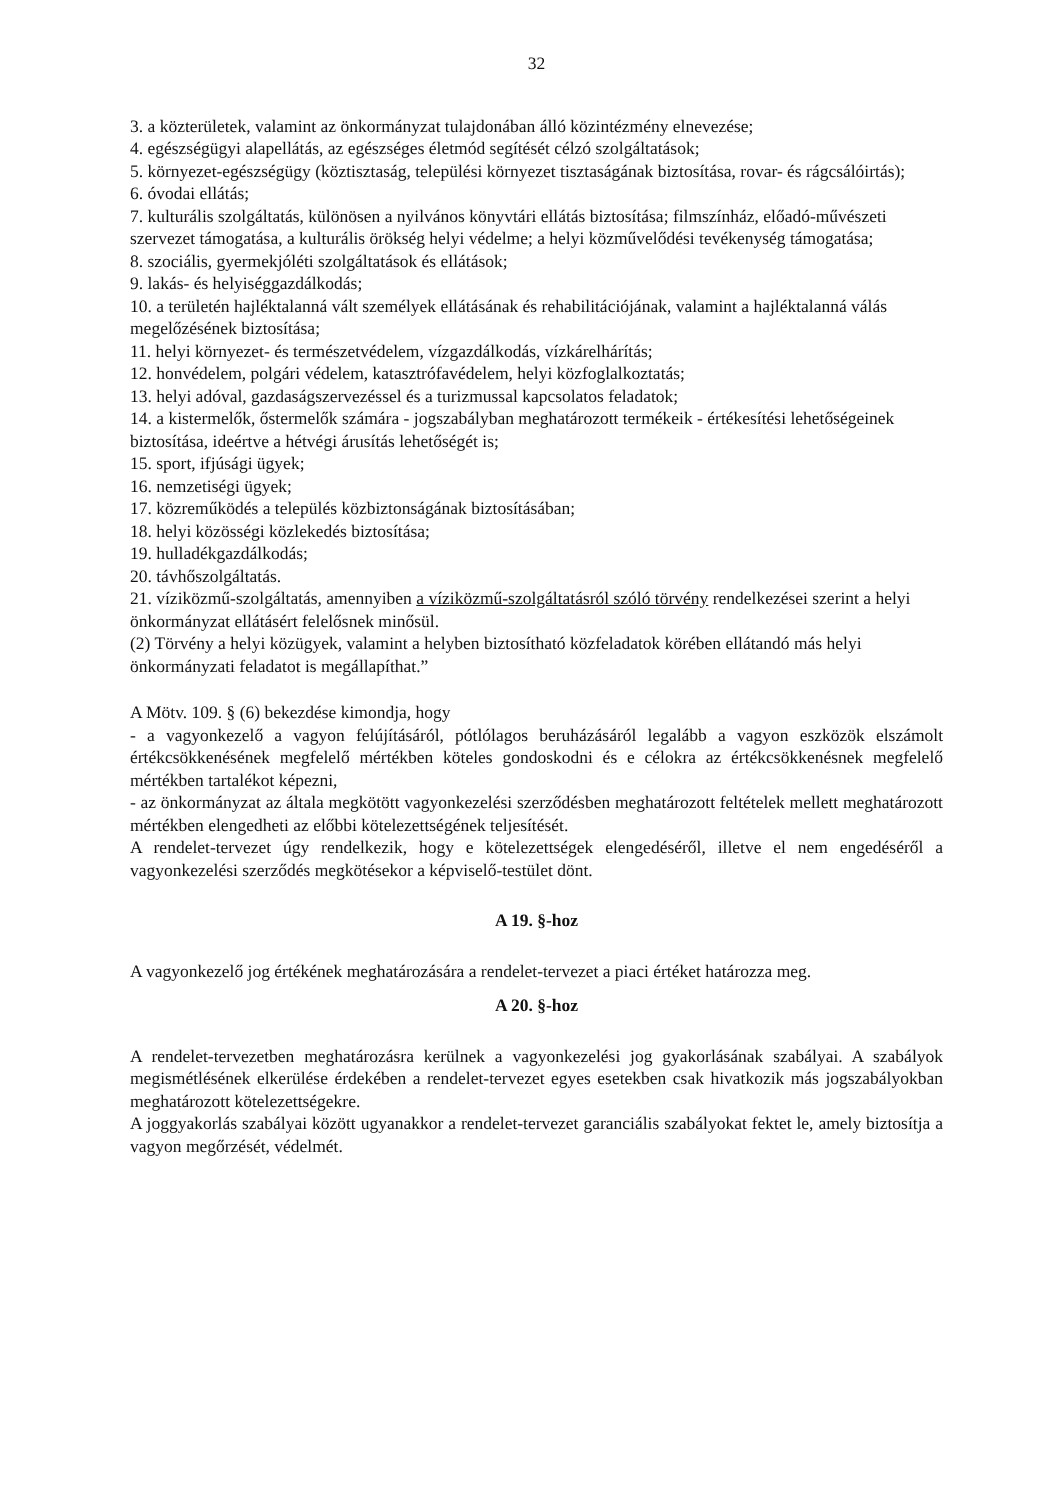32
3. a közterületek, valamint az önkormányzat tulajdonában álló közintézmény elnevezése;
4. egészségügyi alapellátás, az egészséges életmód segítését célzó szolgáltatások;
5. környezet-egészségügy (köztisztaság, települési környezet tisztaságának biztosítása, rovar- és rágcsálóirtás);
6. óvodai ellátás;
7. kulturális szolgáltatás, különösen a nyilvános könyvtári ellátás biztosítása; filmszínház, előadó-művészeti szervezet támogatása, a kulturális örökség helyi védelme; a helyi közművelődési tevékenység támogatása;
8. szociális, gyermekjóléti szolgáltatások és ellátások;
9. lakás- és helyiséggazdálkodás;
10. a területén hajléktalanná vált személyek ellátásának és rehabilitációjának, valamint a hajléktalanná válás megelőzésének biztosítása;
11. helyi környezet- és természetvédelem, vízgazdálkodás, vízkárelhárítás;
12. honvédelem, polgári védelem, katasztrófavédelem, helyi közfoglalkoztatás;
13. helyi adóval, gazdaságszervezéssel és a turizmussal kapcsolatos feladatok;
14. a kistermelők, őstermelők számára - jogszabályban meghatározott termékeik - értékesítési lehetőségeinek biztosítása, ideértve a hétvégi árusítás lehetőségét is;
15. sport, ifjúsági ügyek;
16. nemzetiségi ügyek;
17. közreműködés a település közbiztonságának biztosításában;
18. helyi közösségi közlekedés biztosítása;
19. hulladékgazdálkodás;
20. távhőszolgáltatás.
21. víziközmű-szolgáltatás, amennyiben a víziközmű-szolgáltatásról szóló törvény rendelkezései szerint a helyi önkormányzat ellátásért felelősnek minősül.
(2) Törvény a helyi közügyek, valamint a helyben biztosítható közfeladatok körében ellátandó más helyi önkormányzati feladatot is megállapíthat.”
A Mötv. 109. § (6) bekezdése kimondja, hogy
- a vagyonkezelő a vagyon felújításáról, pótlólagos beruházásáról legalább a vagyon eszközök elszámolt értékcsökkenésének megfelelő mértékben köteles gondoskodni és e célokra az értékcsökkenésnek megfelelő mértékben tartalékot képezni,
- az önkormányzat az általa megkötött vagyonkezelési szerződésben meghatározott feltételek mellett meghatározott mértékben elengedheti az előbbi kötelezettségének teljesítését.
A rendelet-tervezet úgy rendelkezik, hogy e kötelezettségek elengedéséről, illetve el nem engedéséről a vagyonkezelési szerződés megkötésekor a képviselő-testület dönt.
A 19. §-hoz
A vagyonkezelő jog értékének meghatározására a rendelet-tervezet a piaci értéket határozza meg.
A 20. §-hoz
A rendelet-tervezetben meghatározásra kerülnek a vagyonkezelési jog gyakorlásának szabályai. A szabályok megismétlésének elkerülése érdekében a rendelet-tervezet egyes esetekben csak hivatkozik más jogszabályokban meghatározott kötelezettségekre.
A joggyakorlás szabályai között ugyanakkor a rendelet-tervezet garanciális szabályokat fektet le, amely biztosítja a vagyon megőrzését, védelmét.